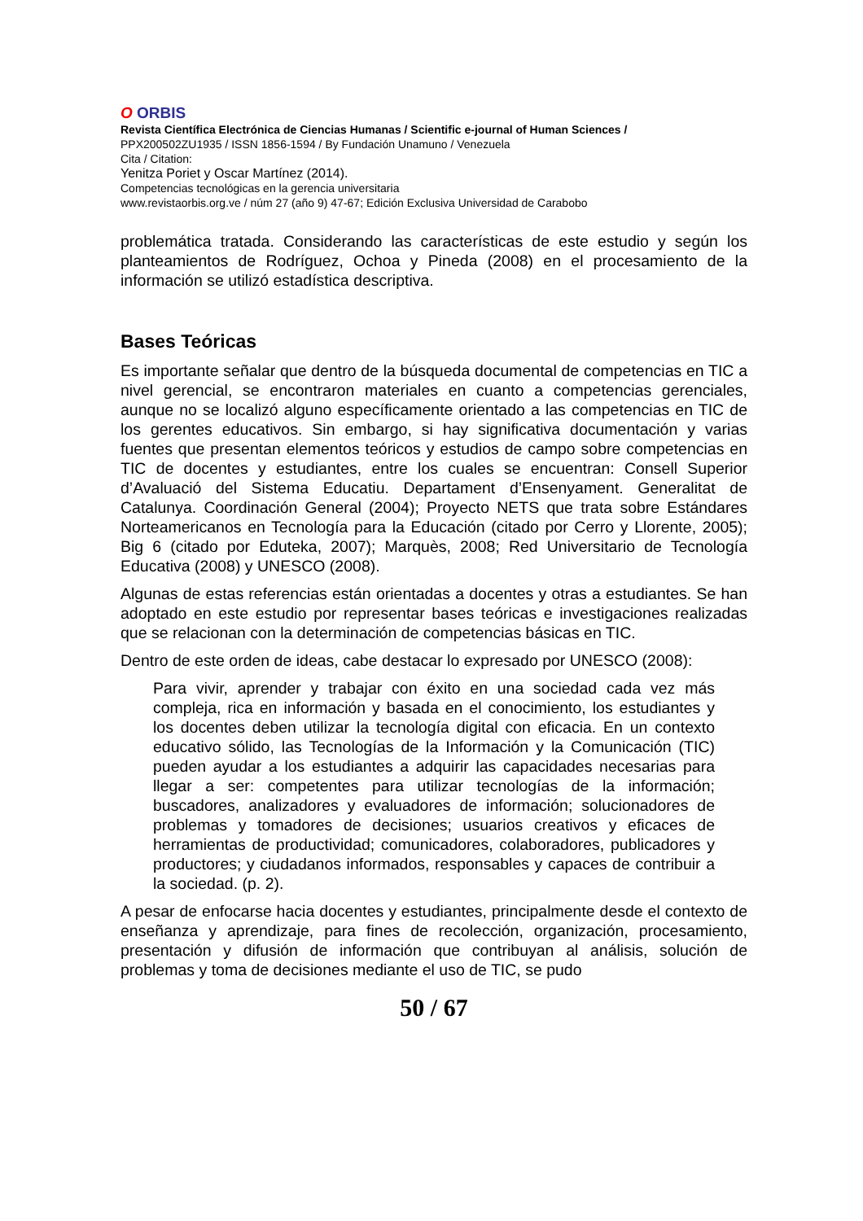O ORBIS
Revista Científica Electrónica de Ciencias Humanas / Scientific e-journal of Human Sciences /
PPX200502ZU1935 / ISSN 1856-1594 / By Fundación Unamuno / Venezuela
Cita / Citation:
Yenitza Poriet y Oscar Martínez (2014).
Competencias tecnológicas en la gerencia universitaria
www.revistaorbis.org.ve / núm 27 (año 9) 47-67; Edición Exclusiva Universidad de Carabobo
problemática tratada. Considerando las características de este estudio y según los planteamientos de Rodríguez, Ochoa y Pineda (2008) en el procesamiento de la información se utilizó estadística descriptiva.
Bases Teóricas
Es importante señalar que dentro de la búsqueda documental de competencias en TIC a nivel gerencial, se encontraron materiales en cuanto a competencias gerenciales, aunque no se localizó alguno específicamente orientado a las competencias en TIC de los gerentes educativos. Sin embargo, si hay significativa documentación y varias fuentes que presentan elementos teóricos y estudios de campo sobre competencias en TIC de docentes y estudiantes, entre los cuales se encuentran: Consell Superior d’Avaluació del Sistema Educatiu. Departament d’Ensenyament. Generalitat de Catalunya. Coordinación General (2004); Proyecto NETS que trata sobre Estándares Norteamericanos en Tecnología para la Educación (citado por Cerro y Llorente, 2005); Big 6 (citado por Eduteka, 2007); Marquès, 2008; Red Universitario de Tecnología Educativa (2008) y UNESCO (2008).
Algunas de estas referencias están orientadas a docentes y otras a estudiantes. Se han adoptado en este estudio por representar bases teóricas e investigaciones realizadas que se relacionan con la determinación de competencias básicas en TIC.
Dentro de este orden de ideas, cabe destacar lo expresado por UNESCO (2008):
Para vivir, aprender y trabajar con éxito en una sociedad cada vez más compleja, rica en información y basada en el conocimiento, los estudiantes y los docentes deben utilizar la tecnología digital con eficacia. En un contexto educativo sólido, las Tecnologías de la Información y la Comunicación (TIC) pueden ayudar a los estudiantes a adquirir las capacidades necesarias para llegar a ser: competentes para utilizar tecnologías de la información; buscadores, analizadores y evaluadores de información; solucionadores de problemas y tomadores de decisiones; usuarios creativos y eficaces de herramientas de productividad; comunicadores, colaboradores, publicadores y productores; y ciudadanos informados, responsables y capaces de contribuir a la sociedad. (p. 2).
A pesar de enfocarse hacia docentes y estudiantes, principalmente desde el contexto de enseñanza y aprendizaje, para fines de recolección, organización, procesamiento, presentación y difusión de información que contribuyan al análisis, solución de problemas y toma de decisiones mediante el uso de TIC, se pudo
50 / 67